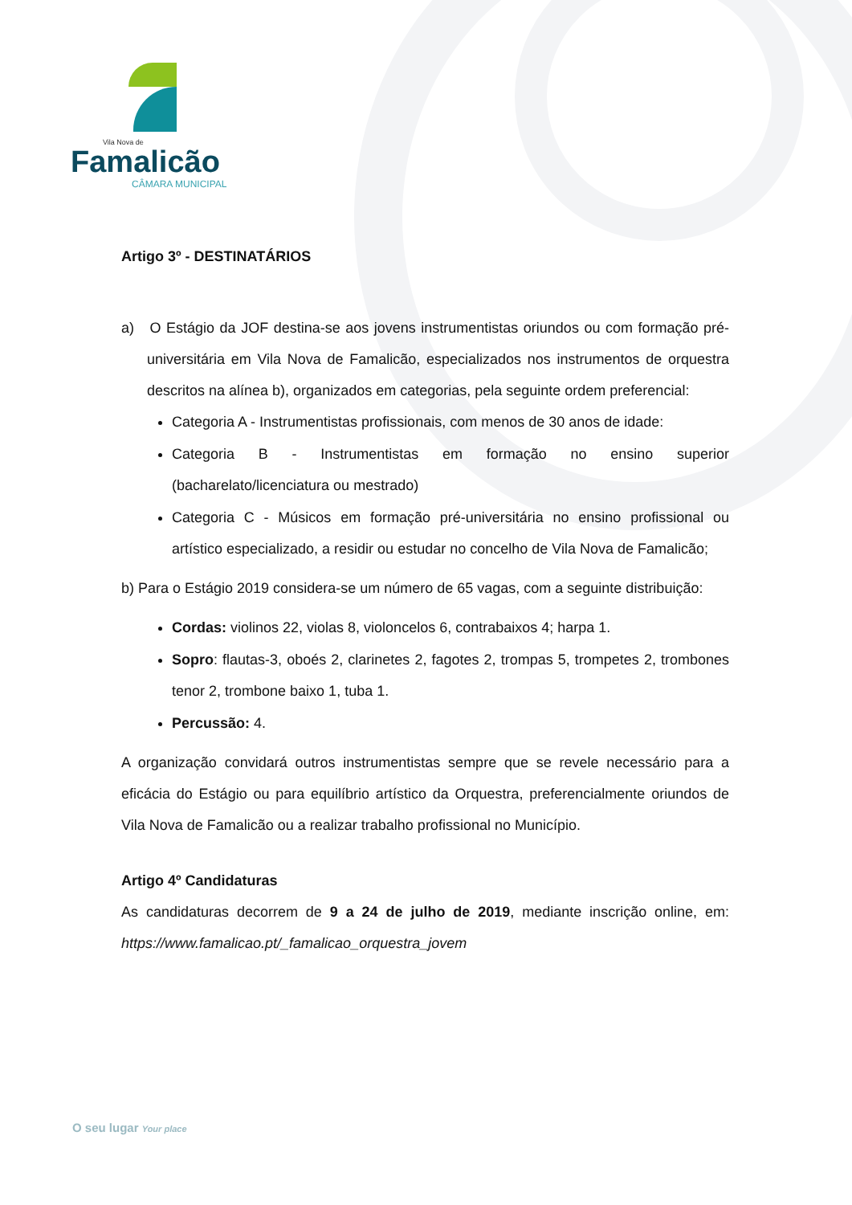Vila Nova de
Famalicão
CÂMARA MUNICIPAL
Artigo 3º - DESTINATÁRIOS
a) O Estágio da JOF destina-se aos jovens instrumentistas oriundos ou com formação pré-universitária em Vila Nova de Famalicão, especializados nos instrumentos de orquestra descritos na alínea b), organizados em categorias, pela seguinte ordem preferencial:
Categoria A - Instrumentistas profissionais, com menos de 30 anos de idade:
Categoria B - Instrumentistas em formação no ensino superior (bacharelato/licenciatura ou mestrado)
Categoria C - Músicos em formação pré-universitária no ensino profissional ou artístico especializado, a residir ou estudar no concelho de Vila Nova de Famalicão;
b) Para o Estágio 2019 considera-se um número de 65 vagas, com a seguinte distribuição:
Cordas: violinos 22, violas 8, violoncelos 6, contrabaixos 4; harpa 1.
Sopro: flautas-3, oboés 2, clarinetes 2, fagotes 2, trompas 5, trompetes 2, trombones tenor 2, trombone baixo 1, tuba 1.
Percussão: 4.
A organização convidará outros instrumentistas sempre que se revele necessário para a eficácia do Estágio ou para equilíbrio artístico da Orquestra, preferencialmente oriundos de Vila Nova de Famalicão ou a realizar trabalho profissional no Município.
Artigo 4º Candidaturas
As candidaturas decorrem de 9 a 24 de julho de 2019, mediante inscrição online, em: https://www.famalicao.pt/_famalicao_orquestra_jovem
O seu lugar Your place